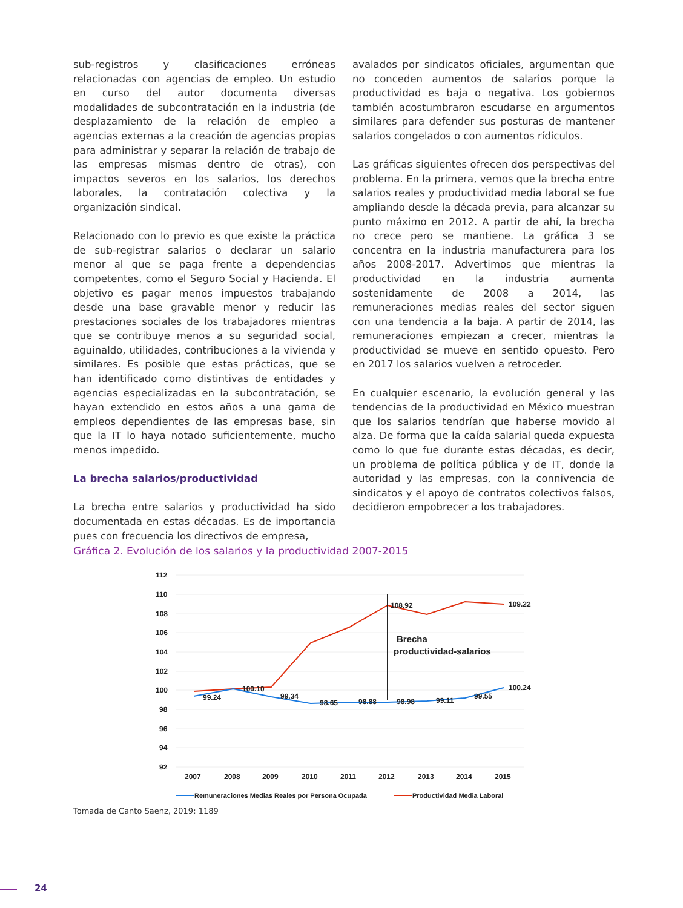sub-registros y clasificaciones erróneas relacionadas con agencias de empleo. Un estudio en curso del autor documenta diversas modalidades de subcontratación en la industria (de desplazamiento de la relación de empleo a agencias externas a la creación de agencias propias para administrar y separar la relación de trabajo de las empresas mismas dentro de otras), con impactos severos en los salarios, los derechos laborales, la contratación colectiva y la organización sindical.
Relacionado con lo previo es que existe la práctica de sub-registrar salarios o declarar un salario menor al que se paga frente a dependencias competentes, como el Seguro Social y Hacienda. El objetivo es pagar menos impuestos trabajando desde una base gravable menor y reducir las prestaciones sociales de los trabajadores mientras que se contribuye menos a su seguridad social, aguinaldo, utilidades, contribuciones a la vivienda y similares. Es posible que estas prácticas, que se han identificado como distintivas de entidades y agencias especializadas en la subcontratación, se hayan extendido en estos años a una gama de empleos dependientes de las empresas base, sin que la IT lo haya notado suficientemente, mucho menos impedido.
La brecha salarios/productividad
La brecha entre salarios y productividad ha sido documentada en estas décadas. Es de importancia pues con frecuencia los directivos de empresa,
avalados por sindicatos oficiales, argumentan que no conceden aumentos de salarios porque la productividad es baja o negativa. Los gobiernos también acostumbraron escudarse en argumentos similares para defender sus posturas de mantener salarios congelados o con aumentos rídiculos.
Las gráficas siguientes ofrecen dos perspectivas del problema. En la primera, vemos que la brecha entre salarios reales y productividad media laboral se fue ampliando desde la década previa, para alcanzar su punto máximo en 2012. A partir de ahí, la brecha no crece pero se mantiene. La gráfica 3 se concentra en la industria manufacturera para los años 2008-2017. Advertimos que mientras la productividad en la industria aumenta sostenidamente de 2008 a 2014, las remuneraciones medias reales del sector siguen con una tendencia a la baja. A partir de 2014, las remuneraciones empiezan a crecer, mientras la productividad se mueve en sentido opuesto. Pero en 2017 los salarios vuelven a retroceder.
En cualquier escenario, la evolución general y las tendencias de la productividad en México muestran que los salarios tendrían que haberse movido al alza. De forma que la caída salarial queda expuesta como lo que fue durante estas décadas, es decir, un problema de política pública y de IT, donde la autoridad y las empresas, con la connivencia de sindicatos y el apoyo de contratos colectivos falsos, decidieron empobrecer a los trabajadores.
Gráfica 2. Evolución de los salarios y la productividad 2007-2015
112
110
108
106
104
102
100
98
96
94
92
Brecha
productividad-salarios
108.92
109.22
100.24
99.24
100.10
99.34
98.65
98.88
98.98
99.11
99.55
2007
2008
2009
2010
2011
2012
2013
2014
2015
Remuneraciones Medias Reales por Persona Ocupada
Productividad Media Laboral
Tomada de Canto Saenz, 2019: 1189
24